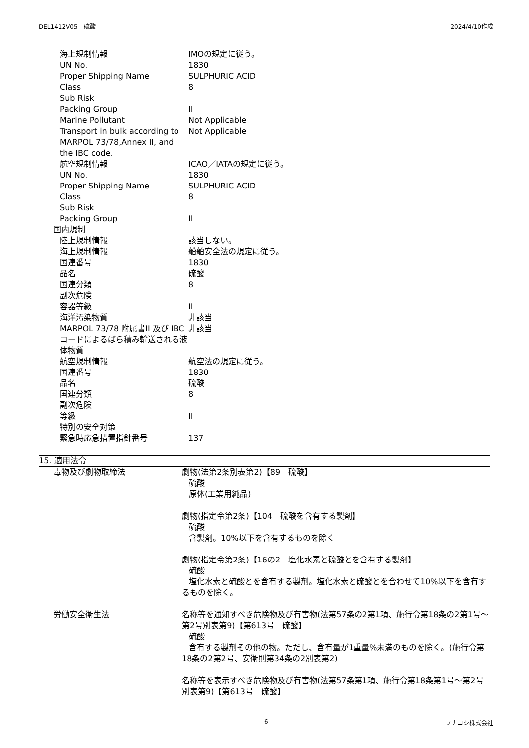DEL1412V05　硫酸 2024/4/10作成
海上規制情報 IMOの規定に従う。
UN No. 1830
Proper Shipping Name SULPHURIC ACID
Class 8
Sub Risk
Packing Group II
Marine Pollutant Not Applicable
Transport in bulk according to MARPOL 73/78,Annex II, and the IBC code.
Not Applicable
航空規制情報 ICAO／IATAの規定に従う。
UN No. 1830
Proper Shipping Name SULPHURIC ACID
Class 8
Sub Risk
Packing Group II
国内規制
陸上規制情報 該当しない。
海上規制情報 船舶安全法の規定に従う。
国連番号 1830
品名 硫酸
国連分類 8
副次危険
容器等級 II
海洋汚染物質 非該当
MARPOL 73/78 附属書II 及び IBCコードによるばら積み輸送される液体物質
非該当
航空規制情報 航空法の規定に従う。
国連番号 1830
品名 硫酸
国連分類 8
副次危険
等級 II
特別の安全対策
緊急時応急措置指針番号 137
15. 適用法令
毒物及び劇物取締法 劇物(法第2条別表第2)【89　硫酸】
硫酸
原体(工業用純品)
劇物(指定令第2条)【104　硫酸を含有する製剤】
硫酸
含製剤。10%以下を含有するものを除く
劇物(指定令第2条)【16の2　塩化水素と硫酸とを含有する製剤】
硫酸
塩化水素と硫酸とを含有する製剤。塩化水素と硫酸とを合わせて10% 以下を含有するものを除く。
労働安全衛生法 名称等を通知すべき危険物及び有害物(法第57条の2第1項、施行令第18条の2第1号～第2号別表第9)【第613号　硫酸】
硫酸
含有する製剤その他の物。ただし、含有量が1重量%未満のものを除く。(施行令第18条の2第2号、安衛則第34条の2別表第2)
名称等を表示すべき危険物及び有害物(法第57条第1項、施行令第18条第1号～第2号別表第9)【第613号　硫酸】
6 フナコシ株式会社